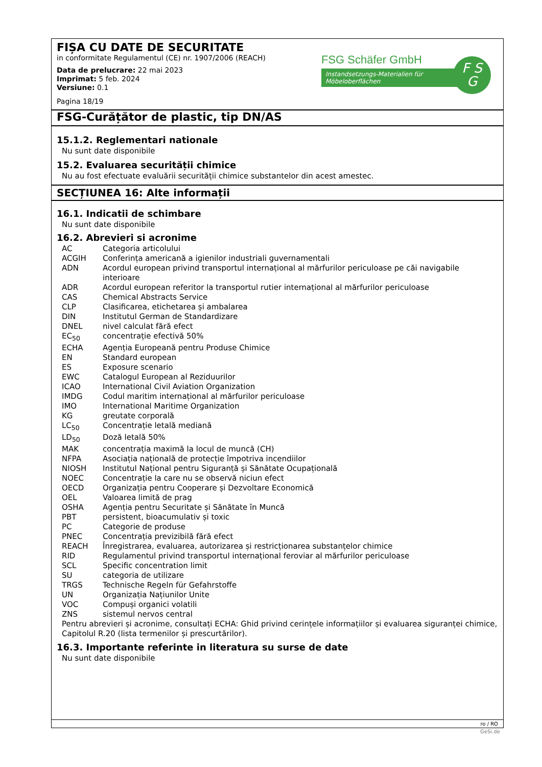FIȘA CU DATE DE SECURITATE
in conformitate Regulamentul (CE) nr. 1907/2006 (REACH)
Data de prelucrare: 22 mai 2023
Imprimat: 5 feb. 2024
Versiune: 0.1
Pagina 18/19
FSG Schäfer GmbH
Instandsetzungs-Materialien für Möbeloberflächen
F S
G
FSG-Curățător de plastic, tip DN/AS
15.1.2. Reglementari nationale
Nu sunt date disponibile
15.2. Evaluarea securității chimice
Nu au fost efectuate evaluării securității chimice substantelor din acest amestec.
SECȚIUNEA 16: Alte informații
16.1. Indicatii de schimbare
Nu sunt date disponibile
16.2. Abrevieri si acronime
| AC | Categoria articolului |
| ACGIH | Conferința americană a igienilor industriali guvernamentali |
| ADN | Acordul european privind transportul internațional al mărfurilor periculoase pe căi navigabile interioare |
| ADR | Acordul european referitor la transportul rutier internațional al mărfurilor periculoase |
| CAS | Chemical Abstracts Service |
| CLP | Clasificarea, etichetarea și ambalarea |
| DIN | Institutul German de Standardizare |
| DNEL | nivel calculat fără efect |
| EC<sub>50</sub> | concentrație efectivă 50% |
| ECHA | Agenția Europeană pentru Produse Chimice |
| EN | Standard european |
| ES | Exposure scenario |
| EWC | Catalogul European al Reziduurilor |
| ICAO | International Civil Aviation Organization |
| IMDG | Codul maritim internațional al mărfurilor periculoase |
| IMO | International Maritime Organization |
| KG | greutate corporală |
| LC<sub>50</sub> | Concentrație letală mediană |
| LD<sub>50</sub> | Doză letală 50% |
| MAK | concentrația maximă la locul de muncă (CH) |
| NFPA | Asociația națională de protecție împotriva incendiilor |
| NIOSH | Institutul Național pentru Siguranță și Sănătate Ocupațională |
| NOEC | Concentrație la care nu se observă niciun efect |
| OECD | Organizația pentru Cooperare și Dezvoltare Economică |
| OEL | Valoarea limită de prag |
| OSHA | Agenția pentru Securitate și Sănătate în Muncă |
| PBT | persistent, bioacumulativ și toxic |
| PC | Categorie de produse |
| PNEC | Concentrația previzibilă fără efect |
| REACH | Înregistrarea, evaluarea, autorizarea și restricționarea substanțelor chimice |
| RID | Regulamentul privind transportul internațional feroviar al mărfurilor periculoase |
| SCL | Specific concentration limit |
| SU | categoria de utilizare |
| TRGS | Technische Regeln für Gefahrstoffe |
| UN | Organizația Națiunilor Unite |
| VOC | Compuși organici volatili |
| ZNS | sistemul nervos central |
Pentru abrevieri și acronime, consultați ECHA: Ghid privind cerințele informațiilor și evaluarea siguranței chimice, Capitolul R.20 (lista termenilor și prescurtărilor).
16.3. Importante referinte in literatura su surse de date
Nu sunt date disponibile
ro / RO
GeSi.de